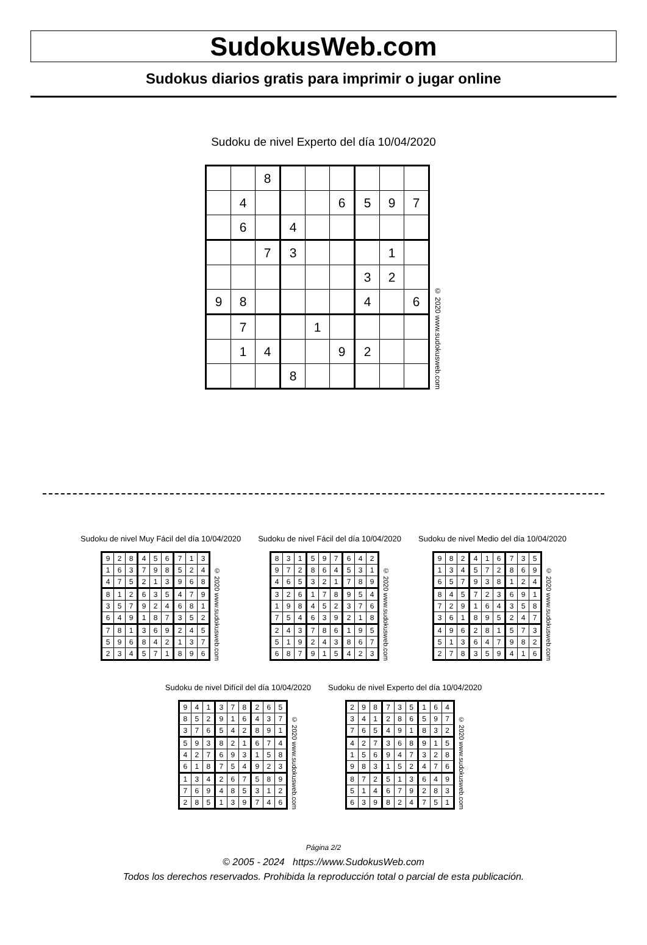SudokusWeb.com
Sudokus diarios gratis para imprimir o jugar online
Sudoku de nivel Experto del día 10/04/2020
| | | 8 | | | | | | |
| | 4 | | | | 6 | 5 | 9 | 7 |
| | 6 | | 4 | | | | | |
| | | 7 | 3 | | | | 1 | |
| | | | | | | 3 | 2 | |
| 9 | 8 | | | | | 4 | | 6 |
| | 7 | | | 1 | | | | |
| | 1 | 4 | | | 9 | 2 | | |
| | | | 8 | | | | | |
© 2020 www.sudokusweb.com
Sudoku de nivel Muy Fácil del día 10/04/2020
| 9 | 2 | 8 | 4 | 5 | 6 | 7 | 1 | 3 |
| 1 | 6 | 3 | 7 | 9 | 8 | 5 | 2 | 4 |
| 4 | 7 | 5 | 2 | 1 | 3 | 9 | 6 | 8 |
| 8 | 1 | 2 | 6 | 3 | 5 | 4 | 7 | 9 |
| 3 | 5 | 7 | 9 | 2 | 4 | 6 | 8 | 1 |
| 6 | 4 | 9 | 1 | 8 | 7 | 3 | 5 | 2 |
| 7 | 8 | 1 | 3 | 6 | 9 | 2 | 4 | 5 |
| 5 | 9 | 6 | 8 | 4 | 2 | 1 | 3 | 7 |
| 2 | 3 | 4 | 5 | 7 | 1 | 8 | 9 | 6 |
© 2020 www.sudokusweb.com
Sudoku de nivel Fácil del día 10/04/2020
| 8 | 3 | 1 | 5 | 9 | 7 | 6 | 4 | 2 |
| 9 | 7 | 2 | 8 | 6 | 4 | 5 | 3 | 1 |
| 4 | 6 | 5 | 3 | 2 | 1 | 7 | 8 | 9 |
| 3 | 2 | 6 | 1 | 7 | 8 | 9 | 5 | 4 |
| 1 | 9 | 8 | 4 | 5 | 2 | 3 | 7 | 6 |
| 7 | 5 | 4 | 6 | 3 | 9 | 2 | 1 | 8 |
| 2 | 4 | 3 | 7 | 8 | 6 | 1 | 9 | 5 |
| 5 | 1 | 9 | 2 | 4 | 3 | 8 | 6 | 7 |
| 6 | 8 | 7 | 9 | 1 | 5 | 4 | 2 | 3 |
© 2020 www.sudokusweb.com
Sudoku de nivel Medio del día 10/04/2020
| 9 | 8 | 2 | 4 | 1 | 6 | 7 | 3 | 5 |
| 1 | 3 | 4 | 5 | 7 | 2 | 8 | 6 | 9 |
| 6 | 5 | 7 | 9 | 3 | 8 | 1 | 2 | 4 |
| 8 | 4 | 5 | 7 | 2 | 3 | 6 | 9 | 1 |
| 7 | 2 | 9 | 1 | 6 | 4 | 3 | 5 | 8 |
| 3 | 6 | 1 | 8 | 9 | 5 | 2 | 4 | 7 |
| 4 | 9 | 6 | 2 | 8 | 1 | 5 | 7 | 3 |
| 5 | 1 | 3 | 6 | 4 | 7 | 9 | 8 | 2 |
| 2 | 7 | 8 | 3 | 5 | 9 | 4 | 1 | 6 |
© 2020 www.sudokusweb.com
Sudoku de nivel Difícil del día 10/04/2020
| 9 | 4 | 1 | 3 | 7 | 8 | 2 | 6 | 5 |
| 8 | 5 | 2 | 9 | 1 | 6 | 4 | 3 | 7 |
| 3 | 7 | 6 | 5 | 4 | 2 | 8 | 9 | 1 |
| 5 | 9 | 3 | 8 | 2 | 1 | 6 | 7 | 4 |
| 4 | 2 | 7 | 6 | 9 | 3 | 1 | 5 | 8 |
| 6 | 1 | 8 | 7 | 5 | 4 | 9 | 2 | 3 |
| 1 | 3 | 4 | 2 | 6 | 7 | 5 | 8 | 9 |
| 7 | 6 | 9 | 4 | 8 | 5 | 3 | 1 | 2 |
| 2 | 8 | 5 | 1 | 3 | 9 | 7 | 4 | 6 |
© 2020 www.sudokusweb.com
Sudoku de nivel Experto del día 10/04/2020
| 2 | 9 | 8 | 7 | 3 | 5 | 1 | 6 | 4 |
| 3 | 4 | 1 | 2 | 8 | 6 | 5 | 9 | 7 |
| 7 | 6 | 5 | 4 | 9 | 1 | 8 | 3 | 2 |
| 4 | 2 | 7 | 3 | 6 | 8 | 9 | 1 | 5 |
| 1 | 5 | 6 | 9 | 4 | 7 | 3 | 2 | 8 |
| 9 | 8 | 3 | 1 | 5 | 2 | 4 | 7 | 6 |
| 8 | 7 | 2 | 5 | 1 | 3 | 6 | 4 | 9 |
| 5 | 1 | 4 | 6 | 7 | 9 | 2 | 8 | 3 |
| 6 | 3 | 9 | 8 | 2 | 4 | 7 | 5 | 1 |
© 2020 www.sudokusweb.com
Página 2/2
© 2005 - 2024 https://www.SudokusWeb.com
Todos los derechos reservados. Prohibida la reproducción total o parcial de esta publicación.